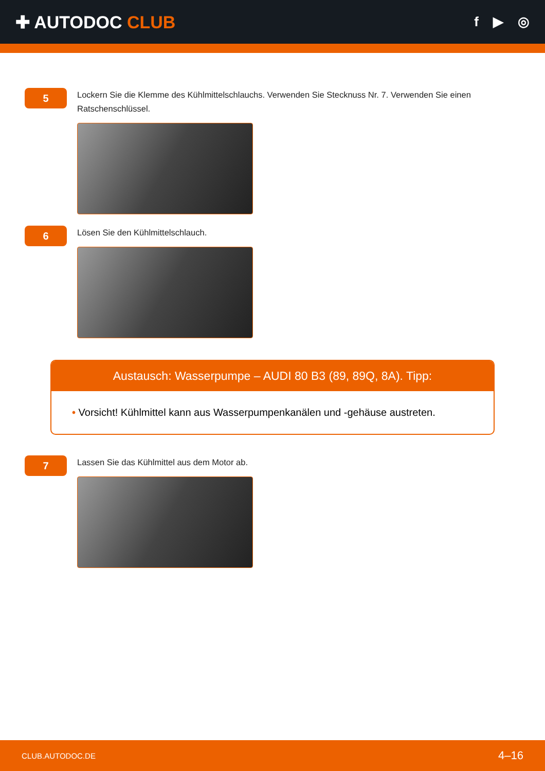✚ AUTODOC CLUB
f ▶ ◎
5
Lockern Sie die Klemme des Kühlmittelschlauchs. Verwenden Sie Stecknuss Nr. 7. Verwenden Sie einen Ratschenschlüssel.
6
Lösen Sie den Kühlmittelschlauch.
Austausch: Wasserpumpe – AUDI 80 B3 (89, 89Q, 8A). Tipp:
• Vorsicht! Kühlmittel kann aus Wasserpumpenkanälen und -gehäuse austreten.
7
Lassen Sie das Kühlmittel aus dem Motor ab.
CLUB.AUTODOC.DE 4–16